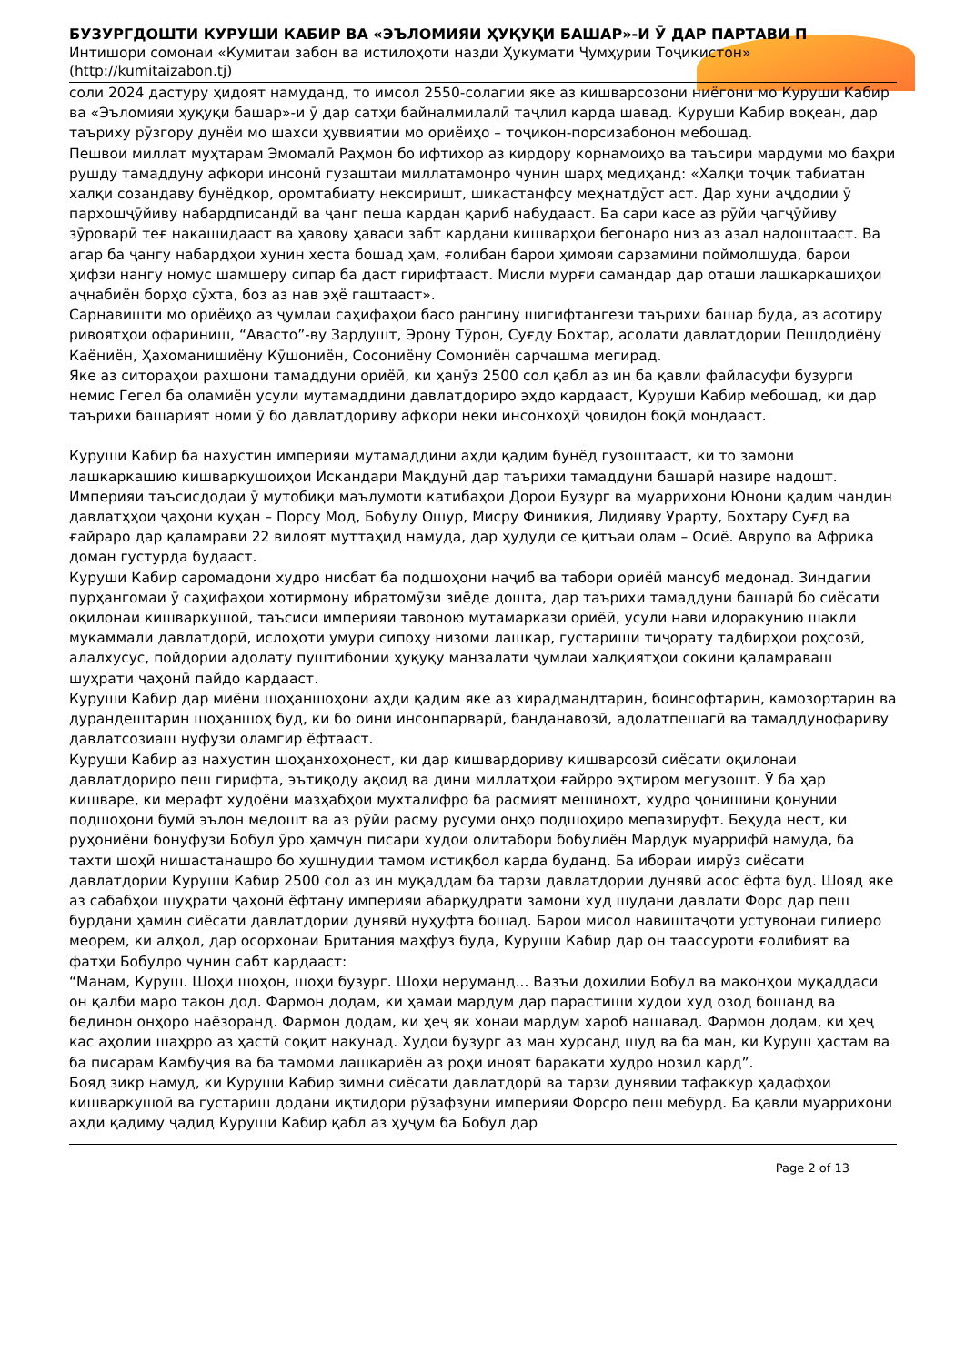БУЗУРГДОШТИ КУРУШИ КАБИР ВА «ЭЪЛОМИЯИ ҲУҚУҚИ БАШАР»-И Ӯ ДАР ПАРТАВИ П
Интишори сомонаи «Кумитаи забон ва истилоҳоти назди Ҳукумати Ҷумҳурии Тоҷикистон»
(http://kumitaizabon.tj)
соли 2024 дастуру ҳидоят намуданд, то имсол 2550-солагии яке аз кишварсозони ниёгони мо Куруши Кабир ва «Эъломияи ҳуқуқи башар»-и ӯ дар сатҳи байналмилалӣ таҷлил карда шавад. Куруши Кабир воқеан, дар таъриху рӯзгору дунёи мо шахси ҳуввиятии мо ориёиҳо – тоҷикон-порсизабонон мебошад.
Пешвои миллат муҳтарам Эмомалӣ Раҳмон бо ифтихор аз кирдору корнамоиҳо ва таъсири мардуми мо баҳри рушду тамаддуну афкори инсонӣ гузаштаи миллатамонро чунин шарҳ медиҳанд: «Халқи тоҷик табиатан халқи созандаву бунёдкор, оромтабиату нексиришт, шикастанфсу меҳнатдӯст аст. Дар хуни аҷдодии ӯ пархошҷӯйиву набардписандӣ ва ҷанг пеша кардан қариб набудааст. Ба сари касе аз рӯйи ҷагҷӯйиву зӯроварӣ теғ накашидааст ва ҳавову ҳаваси забт кардани кишварҳои бегонаро низ аз азал надоштааст. Ва агар ба ҷангу набардҳои хунин хеста бошад ҳам, ғолибан барои ҳимояи сарзамини поймолшуда, барои ҳифзи нангу номус шамшеру сипар ба даст гирифтааст. Мисли мурғи самандар дар оташи лашкаркашиҳои аҷнабиён борҳо сӯхта, боз аз нав эҳё гаштааст».
Сарнавишти мо ориёиҳо аз ҷумлаи саҳифаҳои басо рангину шигифтангези таърихи башар буда, аз асотиру ривоятҳои офариниш, “Авасто”-ву Зардушт, Эрону Тӯрон, Суғду Бохтар, асолати давлатдории Пешдодиёну Каёниён, Ҳахоманишиёну Кӯшониён, Сосониёну Сомониён сарчашма мегирад.
Яке аз ситораҳои рахшони тамаддуни ориёӣ, ки ҳанӯз 2500 сол қабл аз ин ба қавли файласуфи бузурги немис Гегел ба оламиён усули мутамаддини давлатдориро эҳдо кардааст, Куруши Кабир мебошад, ки дар таърихи башарият номи ӯ бо давлатдориву афкори неки инсонхоҳӣ ҷовидон боқӣ мондааст.
Куруши Кабир ба нахустин империяи мутамаддини аҳди қадим бунёд гузоштааст, ки то замони лашкаркашию кишваркушоиҳои Искандари Мақдунӣ дар таърихи тамаддуни башарӣ назире надошт. Империяи таъсисдодаи ӯ мутобиқи маълумоти катибаҳои Дорои Бузург ва муаррихони Юнони қадим чандин давлатҳҳои ҷаҳони куҳан – Порсу Мод, Бобулу Ошур, Мисру Финикия, Лидияву Урарту, Бохтару Суғд ва ғайраро дар қаламрави 22 вилоят муттаҳид намуда, дар ҳудуди се қитъаи олам – Осиё. Аврупо ва Африка доман густурда будааст.
Куруши Кабир саромадони худро нисбат ба подшоҳони наҷиб ва табори ориёӣ мансуб медонад. Зиндагии пурҳангомаи ӯ саҳифаҳои хотирмону ибратомӯзи зиёде дошта, дар таърихи тамаддуни башарӣ бо сиёсати оқилонаи кишваркушоӣ, таъсиси империяи тавоною мутамаркази ориёӣ, усули нави идоракунию шакли мукаммали давлатдорӣ, ислоҳоти умури сипоҳу низоми лашкар, густариши тиҷорату тадбирҳои роҳсозӣ, алалхусус, пойдории адолату пуштибонии ҳуқуқу манзалати ҷумлаи халқиятҳои сокини қаламраваш шуҳрати ҷаҳонӣ пайдо кардааст.
Куруши Кабир дар миёни шоҳаншоҳони аҳди қадим яке аз хирадмандтарин, боинсофтарин, камозортарин ва дурандештарин шоҳаншоҳ буд, ки бо оини инсонпарварӣ, банданавозӣ, адолатпешагӣ ва тамаддунофариву давлатсозиаш нуфузи оламгир ёфтааст.
Куруши Кабир аз нахустин шоҳанхоҳонест, ки дар кишвардориву кишварсозӣ сиёсати оқилонаи давлатдориро пеш гирифта, эътиқоду ақоид ва дини миллатҳои ғайрро эҳтиром мегузошт. Ӯ ба ҳар кишваре, ки мерафт худоёни мазҳабҳои мухталифро ба расмият мешинохт, худро ҷонишини қонунии подшоҳони бумӣ эълон медошт ва аз рӯйи расму русуми онҳо подшоҳиро мепазируфт. Беҳуда нест, ки руҳониёни бонуфузи Бобул ӯро ҳамчун писари худои олитабори бобулиён Мардук муаррифӣ намуда, ба тахти шоҳӣ нишастанашро бо хушнудии тамом истиқбол карда буданд. Ба ибораи имрӯз сиёсати давлатдории Куруши Кабир 2500 сол аз ин муқаддам ба тарзи давлатдории дунявӣ асос ёфта буд. Шояд яке аз сабабҳои шуҳрати ҷаҳонӣ ёфтану империяи абарқудрати замони худ шудани давлати Форс дар пеш бурдани ҳамин сиёсати давлатдории дунявӣ нуҳуфта бошад. Барои мисол навиштаҷоти устувонаи гилиеро меорем, ки алҳол, дар осорхонаи Британия маҳфуз буда, Куруши Кабир дар он таассуроти ғолибият ва фатҳи Бобулро чунин сабт кардааст:
“Манам, Куруш. Шоҳи шоҳон, шоҳи бузург. Шоҳи неруманд... Вазъи дохилии Бобул ва маконҳои муқаддаси он қалби маро такон дод. Фармон додам, ки ҳамаи мардум дар парастиши худои худ озод бошанд ва бединон онҳоро наёзоранд. Фармон додам, ки ҳеҷ як хонаи мардум хароб нашавад. Фармон додам, ки ҳеҷ кас аҳолии шаҳрро аз ҳастӣ соқит накунад. Худои бузург аз ман хурсанд шуд ва ба ман, ки Куруш ҳастам ва ба писарам Камбуҷия ва ба тамоми лашкариён аз роҳи иноят баракати худро нозил кард”.
Бояд зикр намуд, ки Куруши Кабир зимни сиёсати давлатдорӣ ва тарзи дунявии тафаккур ҳадафҳои кишваркушоӣ ва густариш додани иқтидори рӯзафзуни империяи Форсро пеш мебурд. Ба қавли муаррихони аҳди қадиму ҷадид Куруши Кабир қабл аз ҳуҷум ба Бобул дар
Page 2 of 13